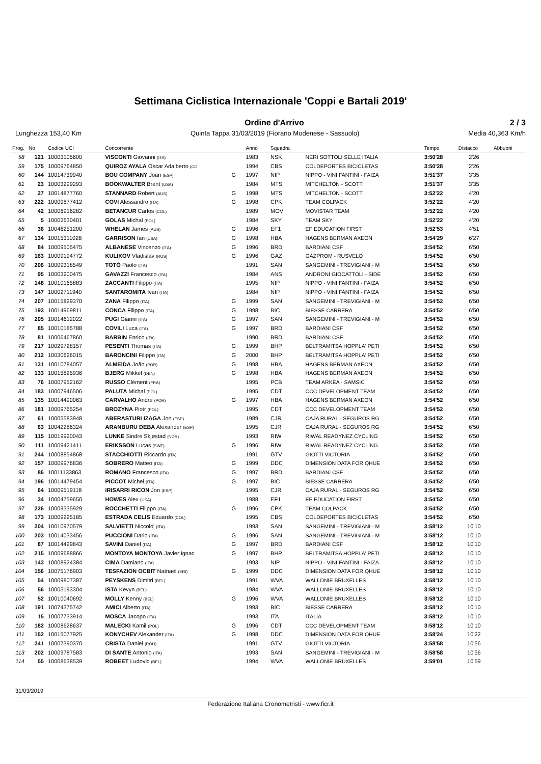Settimana Ciclistica Internazionale 'Coppi e Bartali 2019'
Ordine d'Arrivo 2 / 3
Lunghezza 153,40 Km Quinta Tappa 31/03/2019 (Fiorano Modenese - Sassuolo) Media 40,363 Km/h
| Prog. | No | Codice UCI | Concorrente | | Anno | Squadra | | Tempo | Distacco | Abbuoni |
| --- | --- | --- | --- | --- | --- | --- | --- | --- | --- | --- |
| 58 | 121 | 10003105600 | VISCONTI Giovanni (ITA) | | 1983 | NSK | NERI SOTTOLI SELLE ITALIA | 3:50'28 | 2'26 | |
| 59 | 175 | 10009764850 | QUIROZ AYALA Oscar Adalberto (CO | | 1994 | CBS | COLDEPORTES BICICLETAS | 3:50'28 | 2'26 | |
| 60 | 144 | 10014739940 | BOU COMPANY Joan (ESP) | G | 1997 | NIP | NIPPO - VINI FANTINI - FAIZA | 3:51'37 | 3'35 | |
| 61 | 23 | 10003299293 | BOOKWALTER Brent (USA) | | 1984 | MTS | MITCHELTON - SCOTT | 3:51'37 | 3'35 | |
| 62 | 27 | 10014877760 | STANNARD Robert (AUS) | G | 1998 | MTS | MITCHELTON - SCOTT | 3:52'22 | 4'20 | |
| 63 | 222 | 10009877412 | COVI Alessandro (ITA) | G | 1998 | CPK | TEAM COLPACK | 3:52'22 | 4'20 | |
| 64 | 42 | 10006916282 | BETANCUR Carlos (COL) | | 1989 | MOV | MOVISTAR TEAM | 3:52'22 | 4'20 | |
| 65 | 5 | 10002630401 | GOLAS Michal (POL) | | 1984 | SKY | TEAM SKY | 3:52'22 | 4'20 | |
| 66 | 36 | 10046251200 | WHELAN James (AUS) | G | 1996 | EF1 | EF EDUCATION FIRST | 3:52'53 | 4'51 | |
| 67 | 134 | 10015311028 | GARRISON Ian (USA) | G | 1998 | HBA | HAGENS BERMAN AXEON | 3:54'29 | 6'27 | |
| 68 | 84 | 10009505475 | ALBANESE Vincenzo (ITA) | G | 1996 | BRD | BARDIANI CSF | 3:54'52 | 6'50 | |
| 69 | 163 | 10009194772 | KULIKOV Vladislav (RUS) | G | 1996 | GAZ | GAZPROM - RUSVELO | 3:54'52 | 6'50 | |
| 70 | 206 | 10009318549 | TOTÒ Paolo (ITA) | | 1991 | SAN | SANGEMINI - TREVIGIANI - M | 3:54'52 | 6'50 | |
| 71 | 95 | 10003200475 | GAVAZZI Francesco (ITA) | | 1984 | ANS | ANDRONI GIOCATTOLI - SIDE | 3:54'52 | 6'50 | |
| 72 | 148 | 10010165883 | ZACCANTI Filippo (ITA) | | 1995 | NIP | NIPPO - VINI FANTINI - FAIZA | 3:54'52 | 6'50 | |
| 73 | 147 | 10002711940 | SANTAROMITA Ivan (ITA) | | 1984 | NIP | NIPPO - VINI FANTINI - FAIZA | 3:54'52 | 6'50 | |
| 74 | 207 | 10015829370 | ZANA Filippo (ITA) | G | 1999 | SAN | SANGEMINI - TREVIGIANI - M | 3:54'52 | 6'50 | |
| 75 | 193 | 10014969811 | CONCA Filippo (ITA) | G | 1998 | BIC | BIESSE CARRERA | 3:54'52 | 6'50 | |
| 76 | 205 | 10014612022 | PUGI Gianni (ITA) | G | 1997 | SAN | SANGEMINI - TREVIGIANI - M | 3:54'52 | 6'50 | |
| 77 | 85 | 10010185788 | COVILI Luca (ITA) | G | 1997 | BRD | BARDIANI CSF | 3:54'52 | 6'50 | |
| 78 | 81 | 10006467860 | BARBIN Enrico (ITA) | | 1990 | BRD | BARDIANI CSF | 3:54'52 | 6'50 | |
| 79 | 217 | 10029728157 | PESENTI Thomas (ITA) | G | 1999 | BHP | BELTRAMITSA HOPPLA' PETI | 3:54'52 | 6'50 | |
| 80 | 212 | 10030626015 | BARONCINI Filippo (ITA) | G | 2000 | BHP | BELTRAMITSA HOPPLA' PETI | 3:54'52 | 6'50 | |
| 81 | 131 | 10010784057 | ALMEIDA João (POR) | G | 1998 | HBA | HAGENS BERMAN AXEON | 3:54'52 | 6'50 | |
| 82 | 133 | 10015825936 | BJERG Mikkel (DEN) | G | 1998 | HBA | HAGENS BERMAN AXEON | 3:54'52 | 6'50 | |
| 83 | 76 | 10007952162 | RUSSO Clément (FRA) | | 1995 | PCB | TEAM ARKEA - SAMSIC | 3:54'52 | 6'50 | |
| 84 | 183 | 10007946506 | PALUTA Michal (POL) | | 1995 | CDT | CCC DEVELOPMENT TEAM | 3:54'52 | 6'50 | |
| 85 | 135 | 10014490063 | CARVALHO André (POR) | G | 1997 | HBA | HAGENS BERMAN AXEON | 3:54'52 | 6'50 | |
| 86 | 181 | 10009765254 | BROZYNA Piotr (POL) | | 1995 | CDT | CCC DEVELOPMENT TEAM | 3:54'52 | 6'50 | |
| 87 | 61 | 10005583948 | ABERASTURI IZAGA Jon (ESP) | | 1989 | CJR | CAJA RURAL - SEGUROS RG | 3:54'52 | 6'50 | |
| 88 | 63 | 10042286324 | ARANBURU DEBA Alexander (ESP) | | 1995 | CJR | CAJA RURAL - SEGUROS RG | 3:54'52 | 6'50 | |
| 89 | 115 | 10019920043 | LUNKE Sindre Skjøstad (NOR) | | 1993 | RIW | RIWAL READYNEZ CYCLING | 3:54'52 | 6'50 | |
| 90 | 111 | 10009421411 | ERIKSSON Lucas (SWE) | G | 1996 | RIW | RIWAL READYNEZ CYCLING | 3:54'52 | 6'50 | |
| 91 | 244 | 10008854868 | STACCHIOTTI Riccardo (ITA) | | 1991 | GTV | GIOTTI VICTORIA | 3:54'52 | 6'50 | |
| 92 | 157 | 10009976836 | SOBRERO Matteo (ITA) | G | 1999 | DDC | DIMENSION DATA FOR QHUE | 3:54'52 | 6'50 | |
| 93 | 86 | 10011133863 | ROMANO Francesco (ITA) | G | 1997 | BRD | BARDIANI CSF | 3:54'52 | 6'50 | |
| 94 | 196 | 10014479454 | PICCOT Michel (ITA) | G | 1997 | BIC | BIESSE CARRERA | 3:54'52 | 6'50 | |
| 95 | 64 | 10009519118 | IRISARRI RICON Jon (ESP) | | 1995 | CJR | CAJA RURAL - SEGUROS RG | 3:54'52 | 6'50 | |
| 96 | 34 | 10004759650 | HOWES Alex (USA) | | 1988 | EF1 | EF EDUCATION FIRST | 3:54'52 | 6'50 | |
| 97 | 226 | 10009335929 | ROCCHETTI Filippo (ITA) | G | 1996 | CPK | TEAM COLPACK | 3:54'52 | 6'50 | |
| 98 | 173 | 10009225185 | ESTRADA CELIS Eduardo (COL) | | 1995 | CBS | COLDEPORTES BICICLETAS | 3:54'52 | 6'50 | |
| 99 | 204 | 10010970579 | SALVIETTI Niccolo' (ITA) | | 1993 | SAN | SANGEMINI - TREVIGIANI - M | 3:58'12 | 10'10 | |
| 100 | 203 | 10014033456 | PUCCIONI Dario (ITA) | G | 1996 | SAN | SANGEMINI - TREVIGIANI - M | 3:58'12 | 10'10 | |
| 101 | 87 | 10014429843 | SAVINI Daniel (ITA) | G | 1997 | BRD | BARDIANI CSF | 3:58'12 | 10'10 | |
| 102 | 215 | 10009688866 | MONTOYA MONTOYA Javier Ignac | G | 1997 | BHP | BELTRAMITSA HOPPLA' PETI | 3:58'12 | 10'10 | |
| 103 | 143 | 10008924384 | CIMA Damiano (ITA) | | 1993 | NIP | NIPPO - VINI FANTINI - FAIZA | 3:58'12 | 10'10 | |
| 104 | 156 | 10075176903 | TESFAZION OCBIT Natnael (ERI) | G | 1999 | DDC | DIMENSION DATA FOR QHUE | 3:58'12 | 10'10 | |
| 105 | 54 | 10009807387 | PEYSKENS Dimitri (BEL) | | 1991 | WVA | WALLONIE BRUXELLES | 3:58'12 | 10'10 | |
| 106 | 56 | 10003193304 | ISTA Kevyn (BEL) | | 1984 | WVA | WALLONIE BRUXELLES | 3:58'12 | 10'10 | |
| 107 | 52 | 10010040692 | MOLLY Kenny (BEL) | G | 1996 | WVA | WALLONIE BRUXELLES | 3:58'12 | 10'10 | |
| 108 | 191 | 10074375742 | AMICI Alberto (ITA) | | 1993 | BIC | BIESSE CARRERA | 3:58'12 | 10'10 | |
| 109 | 15 | 10007733914 | MOSCA Jacopo (ITA) | | 1993 | ITA | ITALIA | 3:58'12 | 10'10 | |
| 110 | 182 | 10008628637 | MALECKI Kamil (POL) | G | 1996 | CDT | CCC DEVELOPMENT TEAM | 3:58'12 | 10'10 | |
| 111 | 152 | 10015077925 | KONYCHEV Alexander (ITA) | G | 1998 | DDC | DIMENSION DATA FOR QHUE | 3:58'24 | 10'22 | |
| 112 | 241 | 10007390370 | CRISTA Daniel (ROU) | | 1991 | GTV | GIOTTI VICTORIA | 3:58'58 | 10'56 | |
| 113 | 202 | 10009787583 | DI SANTE Antonio (ITA) | | 1993 | SAN | SANGEMINI - TREVIGIANI - M | 3:58'58 | 10'56 | |
| 114 | 55 | 10008638539 | ROBEET Ludovic (BEL) | | 1994 | WVA | WALLONIE BRUXELLES | 3:59'01 | 10'59 | |
31/03/2019
Federazione Italiana Cronometristi - www.ficr.it